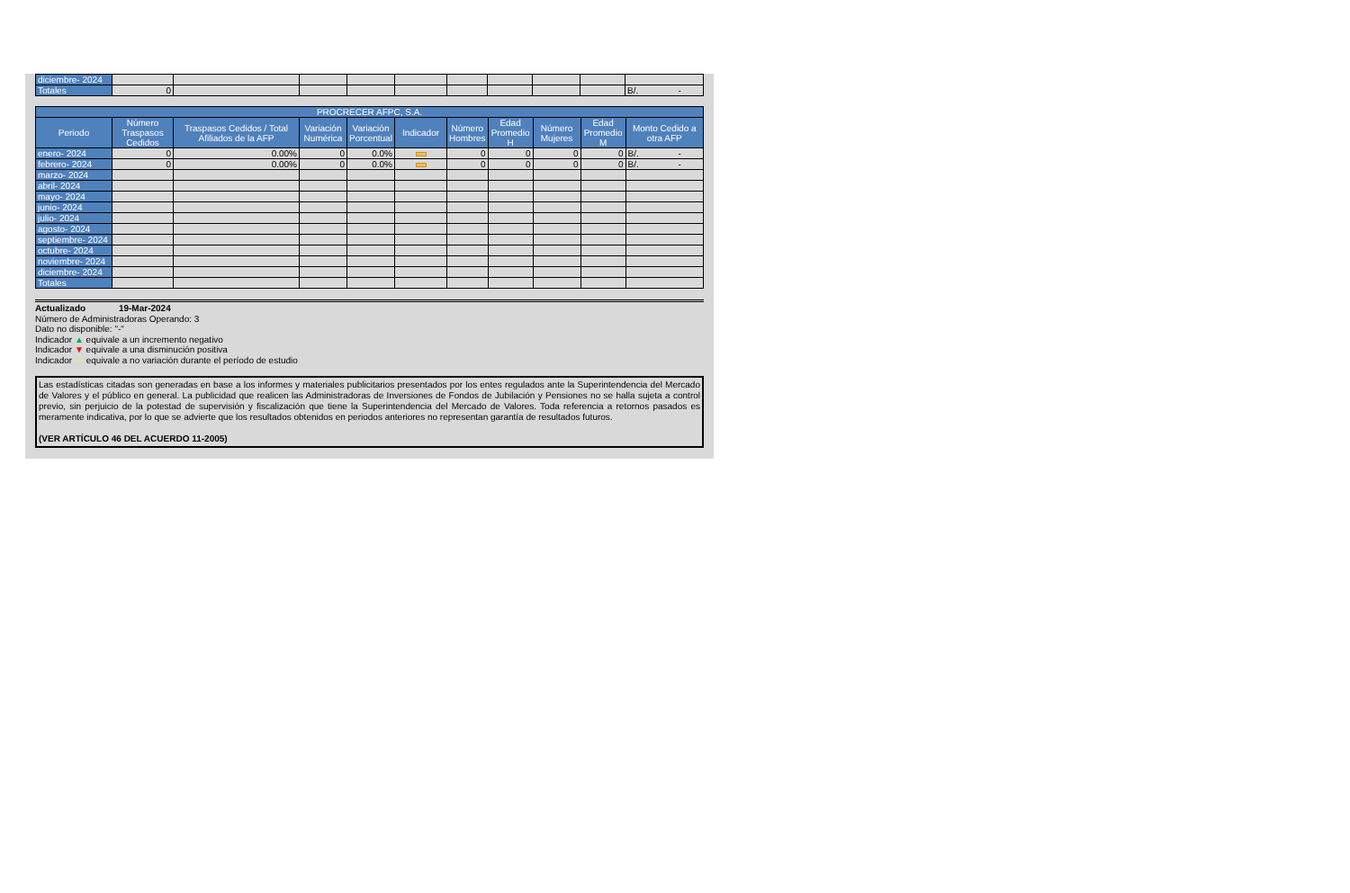| diciembre- 2024 | | | | | | | | | | |
| Totales | 0 | | | | | | | | | B/. - |
| PROCRECER AFPC, S.A. | | | | | | | | | | |
| --- | --- | --- | --- | --- | --- | --- | --- | --- | --- | --- |
| Periodo | Número Traspasos Cedidos | Traspasos Cedidos / Total Afiliados de la AFP | Variación Numérica | Variación Porcentual | Indicador | Número Hombres | Edad Promedio H | Número Mujeres | Edad Promedio M | Monto Cedido a otra AFP |
| enero- 2024 | 0 | 0.00% | 0 | 0.0% | | 0 | 0 | 0 | 0 | B/. - |
| febrero- 2024 | 0 | 0.00% | 0 | 0.0% | | 0 | 0 | 0 | 0 | B/. - |
| marzo- 2024 | | | | | | | | | | |
| abril- 2024 | | | | | | | | | | |
| mayo- 2024 | | | | | | | | | | |
| junio- 2024 | | | | | | | | | | |
| julio- 2024 | | | | | | | | | | |
| agosto- 2024 | | | | | | | | | | |
| septiembre- 2024 | | | | | | | | | | |
| octubre- 2024 | | | | | | | | | | |
| noviembre- 2024 | | | | | | | | | | |
| diciembre- 2024 | | | | | | | | | | |
| Totales | | | | | | | | | | |
Actualizado 19-Mar-2024
Número de Administradoras Operando: 3
Dato no disponible: "-"
Indicador ▲ equivale a un incremento negativo
Indicador ▼ equivale a una disminución positiva
Indicador — equivale a no variación durante el período de estudio
Las estadísticas citadas son generadas en base a los informes y materiales publicitarios presentados por los entes regulados ante la Superintendencia del Mercado de Valores y el público en general. La publicidad que realicen las Administradoras de Inversiones de Fondos de Jubilación y Pensiones no se halla sujeta a control previo, sin perjuicio de la potestad de supervisión y fiscalización que tiene la Superintendencia del Mercado de Valores. Toda referencia a retornos pasados es meramente indicativa, por lo que se advierte que los resultados obtenidos en periodos anteriores no representan garantía de resultados futuros.
(VER ARTÍCULO 46 DEL ACUERDO 11-2005)